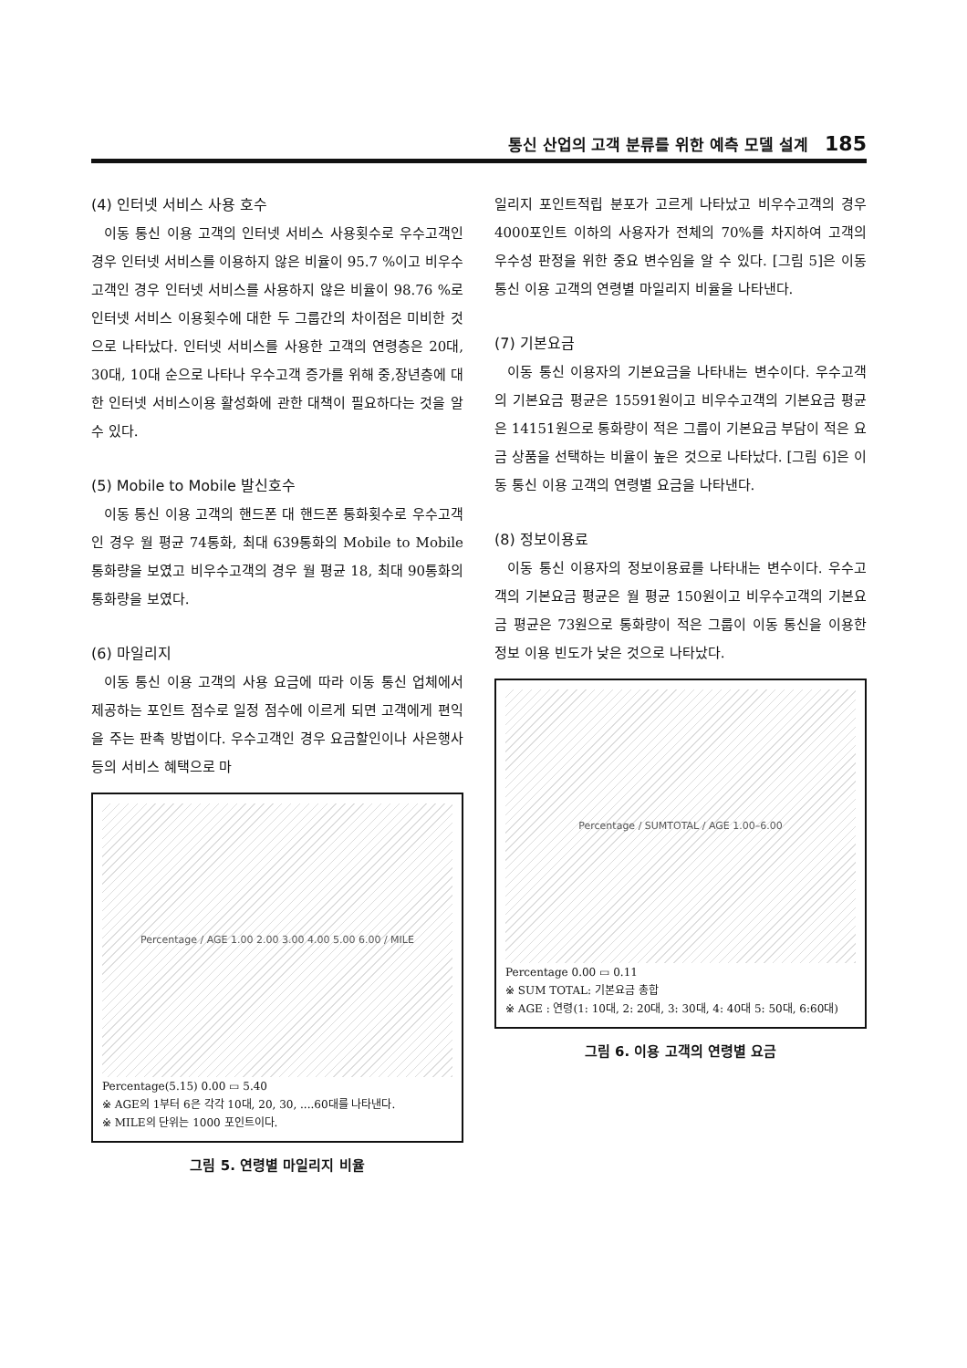통신 산업의 고객 분류를 위한 예측 모델 설계 185
(4) 인터넷 서비스 사용 호수
이동 통신 이용 고객의 인터넷 서비스 사용횟수로 우수고객인 경우 인터넷 서비스를 이용하지 않은 비율이 95.7 %이고 비우수고객인 경우 인터넷 서비스를 사용하지 않은 비율이 98.76 %로 인터넷 서비스 이용횟수에 대한 두 그룹간의 차이점은 미비한 것으로 나타났다. 인터넷 서비스를 사용한 고객의 연령층은 20대, 30대, 10대 순으로 나타나 우수고객 증가를 위해 중,장년층에 대한 인터넷 서비스이용 활성화에 관한 대책이 필요하다는 것을 알 수 있다.
(5) Mobile to Mobile 발신호수
이동 통신 이용 고객의 핸드폰 대 핸드폰 통화횟수로 우수고객인 경우 월 평균 74통화, 최대 639통화의 Mobile to Mobile 통화량을 보였고 비우수고객의 경우 월 평균 18, 최대 90통화의 통화량을 보였다.
(6) 마일리지
이동 통신 이용 고객의 사용 요금에 따라 이동 통신 업체에서 제공하는 포인트 점수로 일정 점수에 이르게 되면 고객에게 편익을 주는 판촉 방법이다. 우수고객인 경우 요금할인이나 사은행사 등의 서비스 혜택으로 마
Percentage / AGE 1.00 2.00 3.00 4.00 5.00 6.00 / MILE
Percentage(5.15) 0.00 ▭ 5.40
※ AGE의 1부터 6은 각각 10대, 20, 30, ....60대를 나타낸다.
※ MILE의 단위는 1000 포인트이다.
그림 5. 연령별 마일리지 비율
일리지 포인트적립 분포가 고르게 나타났고 비우수고객의 경우 4000포인트 이하의 사용자가 전체의 70%를 차지하여 고객의 우수성 판정을 위한 중요 변수임을 알 수 있다. [그림 5]은 이동 통신 이용 고객의 연령별 마일리지 비율을 나타낸다.
(7) 기본요금
이동 통신 이용자의 기본요금을 나타내는 변수이다. 우수고객의 기본요금 평균은 15591원이고 비우수고객의 기본요금 평균은 14151원으로 통화량이 적은 그룹이 기본요금 부담이 적은 요금 상품을 선택하는 비율이 높은 것으로 나타났다. [그림 6]은 이동 통신 이용 고객의 연령별 요금을 나타낸다.
(8) 정보이용료
이동 통신 이용자의 정보이용료를 나타내는 변수이다. 우수고객의 기본요금 평균은 월 평균 150원이고 비우수고객의 기본요금 평균은 73원으로 통화량이 적은 그룹이 이동 통신을 이용한 정보 이용 빈도가 낮은 것으로 나타났다.
Percentage / SUMTOTAL / AGE 1.00–6.00
Percentage 0.00 ▭ 0.11
※ SUM TOTAL: 기본요금 총합
※ AGE : 연령(1: 10대, 2: 20대, 3: 30대, 4: 40대 5: 50대, 6:60대)
그림 6. 이용 고객의 연령별 요금